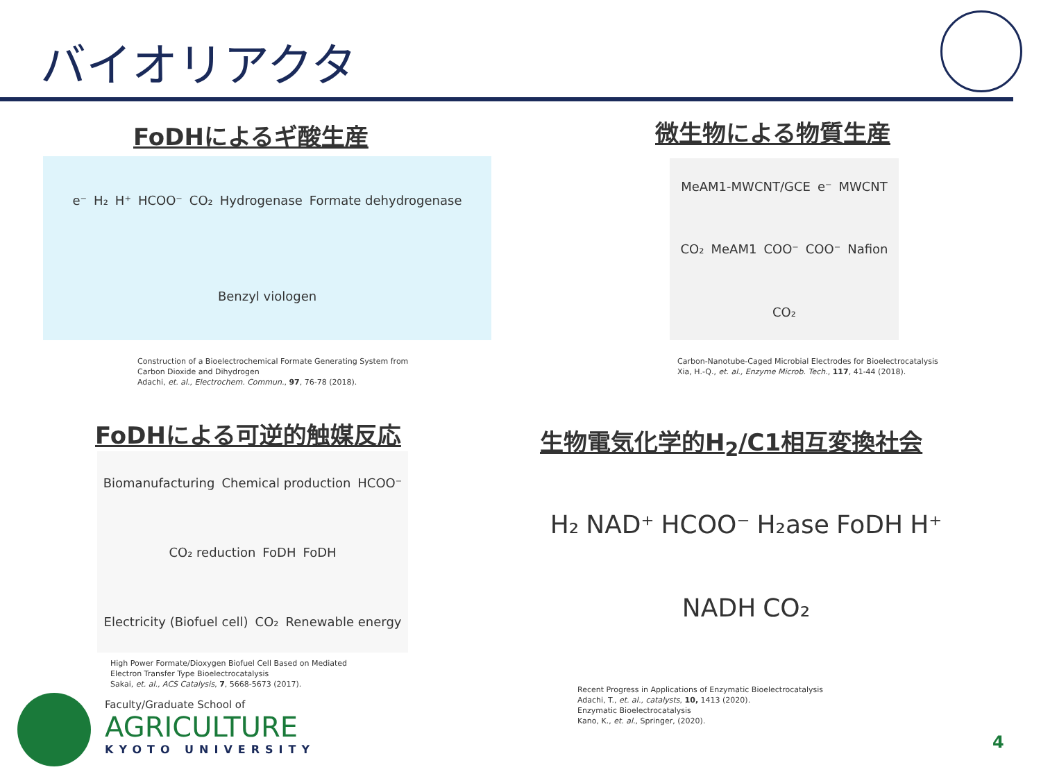バイオリアクタ
FoDHによるギ酸生産
e⁻ H₂ H⁺ HCOO⁻ CO₂ Hydrogenase Formate dehydrogenase Benzyl viologen
Construction of a Bioelectrochemical Formate Generating System from Carbon Dioxide and Dihydrogen
Adachi, et. al., Electrochem. Commun., 97, 76-78 (2018).
微生物による物質生産
MeAM1-MWCNT/GCE e⁻ MWCNT CO₂ MeAM1 COO⁻ COO⁻ Nafion CO₂
Carbon-Nanotube-Caged Microbial Electrodes for Bioelectrocatalysis
Xia, H.-Q., et. al., Enzyme Microb. Tech., 117, 41-44 (2018).
FoDHによる可逆的触媒反応
Biomanufacturing Chemical production HCOO⁻ CO₂ reduction FoDH FoDH Electricity (Biofuel cell) CO₂ Renewable energy
High Power Formate/Dioxygen Biofuel Cell Based on Mediated Electron Transfer Type Bioelectrocatalysis
Sakai, et. al., ACS Catalysis, 7, 5668-5673 (2017).
生物電気化学的H<sub>2</sub>/C1相互変換社会
H₂ NAD⁺ HCOO⁻ H₂ase FoDH H⁺ NADH CO₂
Recent Progress in Applications of Enzymatic Bioelectrocatalysis
Adachi, T., et. al., catalysts, 10, 1413 (2020).
Enzymatic Bioelectrocatalysis
Kano, K., et. al., Springer, (2020).
Faculty/Graduate School of
AGRICULTURE
KYOTO UNIVERSITY
4